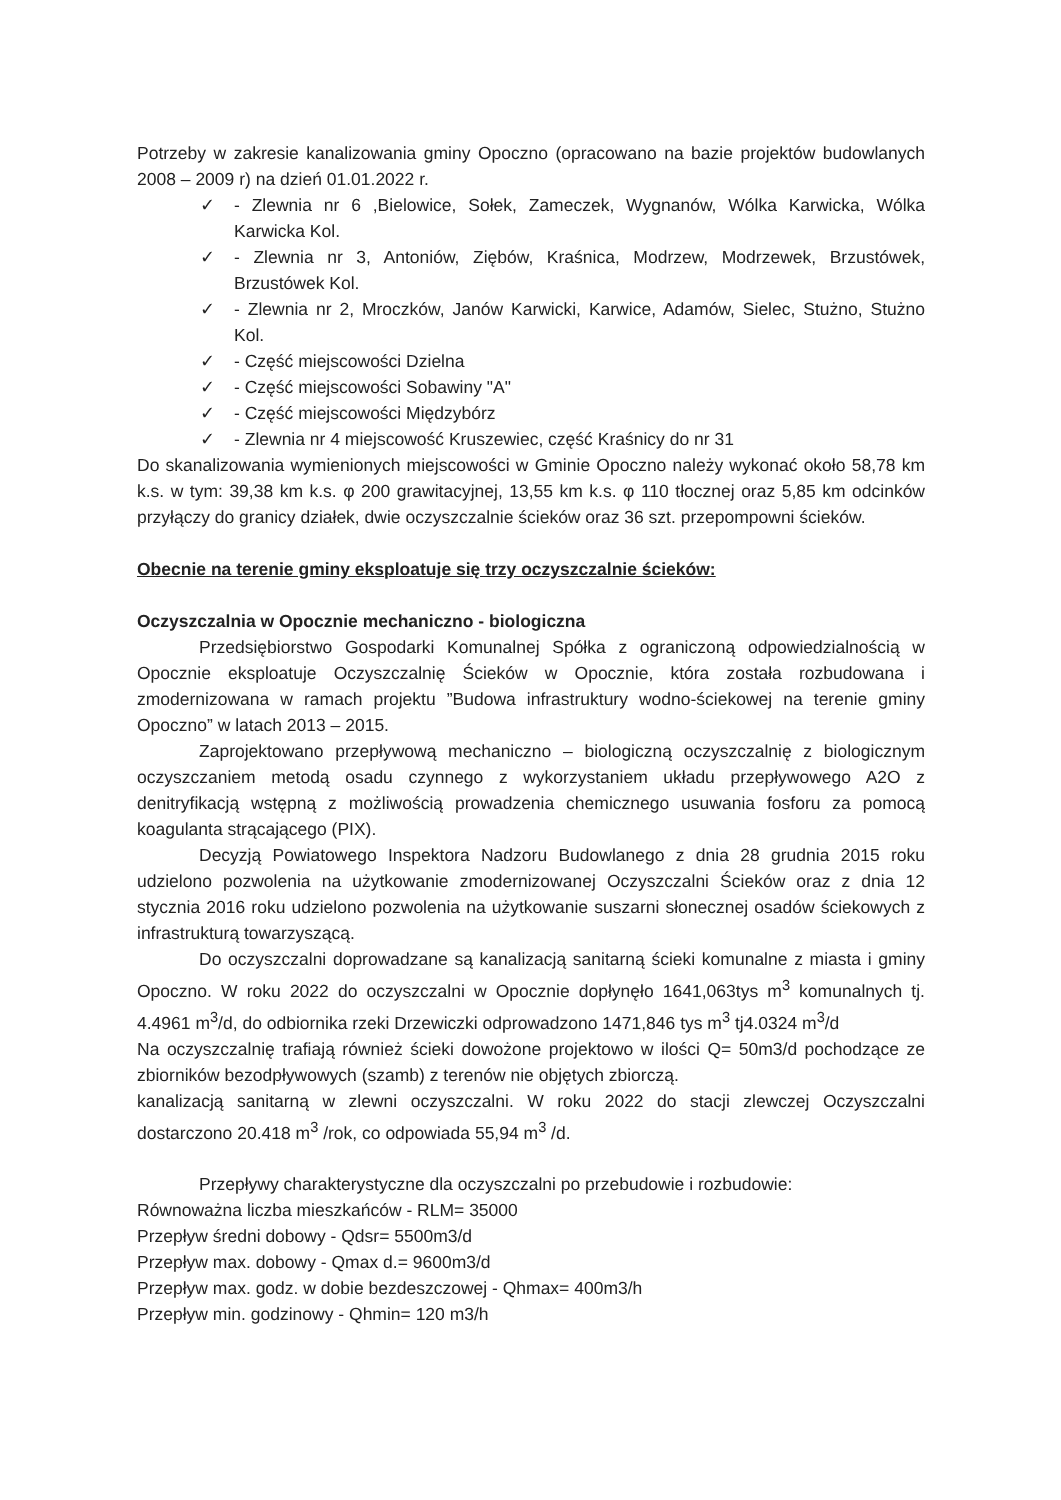Potrzeby w zakresie kanalizowania gminy Opoczno (opracowano na bazie projektów budowlanych 2008 – 2009 r) na dzień 01.01.2022 r.
✓ - Zlewnia nr 6 ,Bielowice, Sołek, Zameczek, Wygnanów, Wólka Karwicka, Wólka Karwicka Kol.
✓ - Zlewnia nr 3, Antoniów, Ziębów, Kraśnica, Modrzew, Modrzewek, Brzustówek, Brzustówek Kol.
✓ - Zlewnia nr 2, Mroczków, Janów Karwicki, Karwice, Adamów, Sielec, Stużno, Stużno Kol.
✓ - Część miejscowości Dzielna
✓ - Część miejscowości Sobawiny "A"
✓ - Część miejscowości Międzybórz
✓ - Zlewnia nr 4 miejscowość Kruszewiec, część Kraśnicy do nr 31
Do skanalizowania wymienionych miejscowości w Gminie Opoczno należy wykonać około 58,78 km k.s. w tym: 39,38 km k.s. φ 200 grawitacyjnej, 13,55 km k.s. φ 110 tłocznej oraz 5,85 km odcinków przyłączy do granicy działek, dwie oczyszczalnie ścieków oraz 36 szt. przepompowni ścieków.
Obecnie na terenie gminy eksploatuje się trzy oczyszczalnie ścieków:
Oczyszczalnia w Opocznie mechaniczno - biologiczna
Przedsiębiorstwo Gospodarki Komunalnej Spółka z ograniczoną odpowiedzialnością w Opocznie eksploatuje Oczyszczalnię Ścieków w Opocznie, która została rozbudowana i zmodernizowana w ramach projektu ”Budowa infrastruktury wodno-ściekowej na terenie gminy Opoczno” w latach 2013 – 2015.
Zaprojektowano przepływową mechaniczno – biologiczną oczyszczalnię z biologicznym oczyszczaniem metodą osadu czynnego z wykorzystaniem układu przepływowego A2O z denitryfikacją wstępną z możliwością prowadzenia chemicznego usuwania fosforu za pomocą koagulanta strącającego (PIX).
Decyzją Powiatowego Inspektora Nadzoru Budowlanego z dnia 28 grudnia 2015 roku udzielono pozwolenia na użytkowanie zmodernizowanej Oczyszczalni Ścieków oraz z dnia 12 stycznia 2016 roku udzielono pozwolenia na użytkowanie suszarni słonecznej osadów ściekowych z infrastrukturą towarzyszącą.
Do oczyszczalni doprowadzane są kanalizacją sanitarną ścieki komunalne z miasta i gminy Opoczno. W roku 2022 do oczyszczalni w Opocznie dopłynęło 1641,063tys m<sup>3</sup> komunalnych tj. 4.4961 m<sup>3</sup>/d, do odbiornika rzeki Drzewiczki odprowadzono 1471,846 tys m<sup>3</sup> tj4.0324 m<sup>3</sup>/d
Na oczyszczalnię trafiają również ścieki dowożone projektowo w ilości Q= 50m3/d pochodzące ze zbiorników bezodpływowych (szamb) z terenów nie objętych zbiorczą.
kanalizacją sanitarną w zlewni oczyszczalni. W roku 2022 do stacji zlewczej Oczyszczalni dostarczono 20.418 m<sup>3</sup> /rok, co odpowiada 55,94 m<sup>3</sup> /d.
Przepływy charakterystyczne dla oczyszczalni po przebudowie i rozbudowie:
Równoważna liczba mieszkańców - RLM= 35000
Przepływ średni dobowy - Qdsr= 5500m3/d
Przepływ max. dobowy - Qmax d.= 9600m3/d
Przepływ max. godz. w dobie bezdeszczowej - Qhmax= 400m3/h
Przepływ min. godzinowy - Qhmin= 120 m3/h